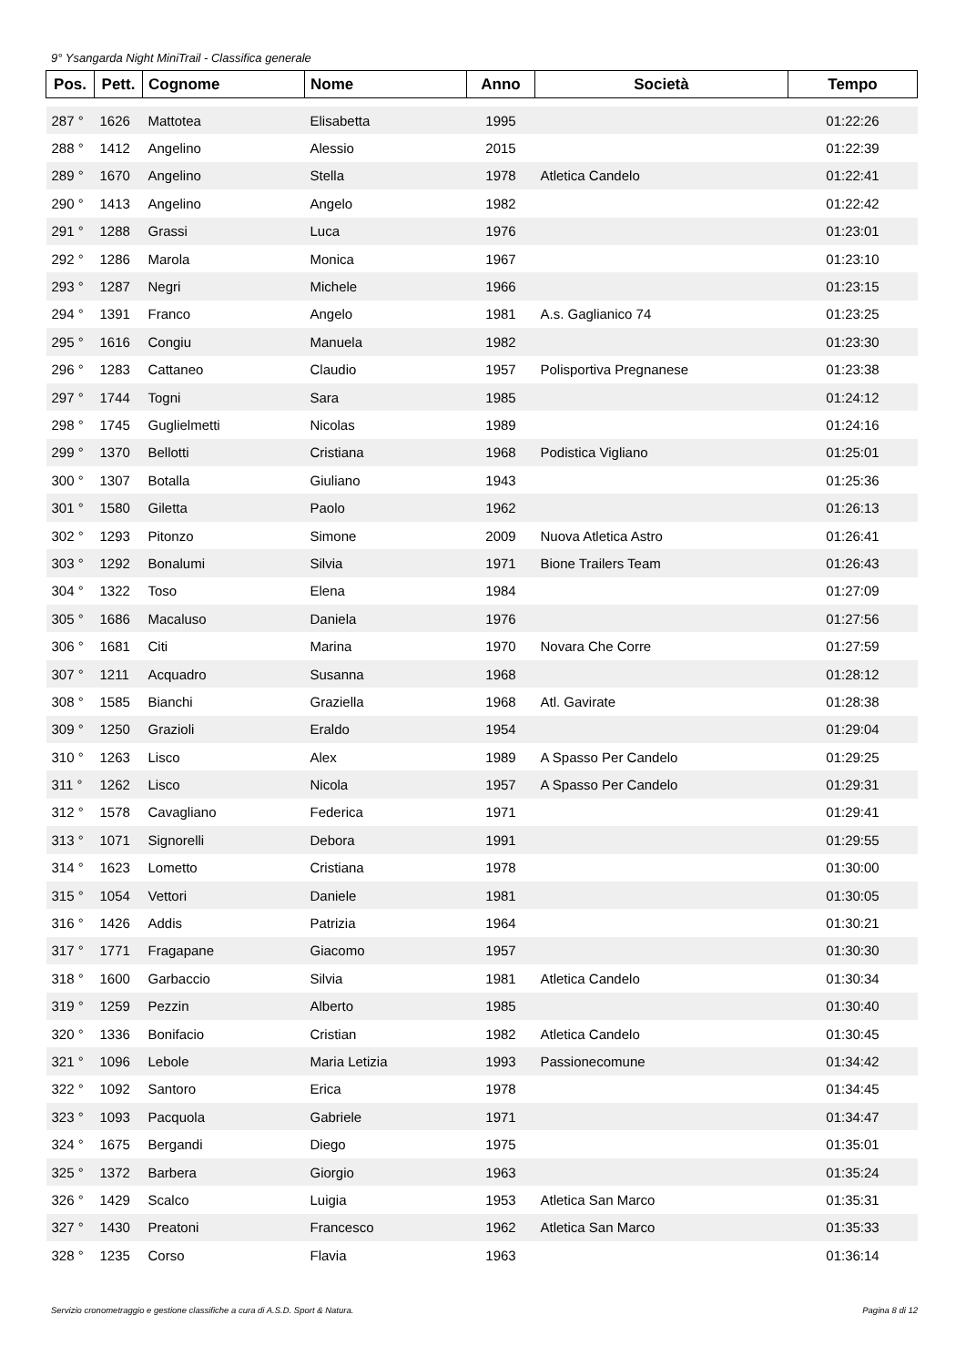9° Ysangarda Night MiniTrail - Classifica generale
| Pos. | Pett. | Cognome | Nome | Anno | Società | Tempo |
| --- | --- | --- | --- | --- | --- | --- |
| 287 ° | 1626 | Mattotea | Elisabetta | 1995 | | 01:22:26 |
| 288 ° | 1412 | Angelino | Alessio | 2015 | | 01:22:39 |
| 289 ° | 1670 | Angelino | Stella | 1978 | Atletica Candelo | 01:22:41 |
| 290 ° | 1413 | Angelino | Angelo | 1982 | | 01:22:42 |
| 291 ° | 1288 | Grassi | Luca | 1976 | | 01:23:01 |
| 292 ° | 1286 | Marola | Monica | 1967 | | 01:23:10 |
| 293 ° | 1287 | Negri | Michele | 1966 | | 01:23:15 |
| 294 ° | 1391 | Franco | Angelo | 1981 | A.s. Gaglianico 74 | 01:23:25 |
| 295 ° | 1616 | Congiu | Manuela | 1982 | | 01:23:30 |
| 296 ° | 1283 | Cattaneo | Claudio | 1957 | Polisportiva Pregnanese | 01:23:38 |
| 297 ° | 1744 | Togni | Sara | 1985 | | 01:24:12 |
| 298 ° | 1745 | Guglielmetti | Nicolas | 1989 | | 01:24:16 |
| 299 ° | 1370 | Bellotti | Cristiana | 1968 | Podistica Vigliano | 01:25:01 |
| 300 ° | 1307 | Botalla | Giuliano | 1943 | | 01:25:36 |
| 301 ° | 1580 | Giletta | Paolo | 1962 | | 01:26:13 |
| 302 ° | 1293 | Pitonzo | Simone | 2009 | Nuova Atletica Astro | 01:26:41 |
| 303 ° | 1292 | Bonalumi | Silvia | 1971 | Bione Trailers Team | 01:26:43 |
| 304 ° | 1322 | Toso | Elena | 1984 | | 01:27:09 |
| 305 ° | 1686 | Macaluso | Daniela | 1976 | | 01:27:56 |
| 306 ° | 1681 | Citi | Marina | 1970 | Novara Che Corre | 01:27:59 |
| 307 ° | 1211 | Acquadro | Susanna | 1968 | | 01:28:12 |
| 308 ° | 1585 | Bianchi | Graziella | 1968 | Atl. Gavirate | 01:28:38 |
| 309 ° | 1250 | Grazioli | Eraldo | 1954 | | 01:29:04 |
| 310 ° | 1263 | Lisco | Alex | 1989 | A Spasso Per Candelo | 01:29:25 |
| 311 ° | 1262 | Lisco | Nicola | 1957 | A Spasso Per Candelo | 01:29:31 |
| 312 ° | 1578 | Cavagliano | Federica | 1971 | | 01:29:41 |
| 313 ° | 1071 | Signorelli | Debora | 1991 | | 01:29:55 |
| 314 ° | 1623 | Lometto | Cristiana | 1978 | | 01:30:00 |
| 315 ° | 1054 | Vettori | Daniele | 1981 | | 01:30:05 |
| 316 ° | 1426 | Addis | Patrizia | 1964 | | 01:30:21 |
| 317 ° | 1771 | Fragapane | Giacomo | 1957 | | 01:30:30 |
| 318 ° | 1600 | Garbaccio | Silvia | 1981 | Atletica Candelo | 01:30:34 |
| 319 ° | 1259 | Pezzin | Alberto | 1985 | | 01:30:40 |
| 320 ° | 1336 | Bonifacio | Cristian | 1982 | Atletica Candelo | 01:30:45 |
| 321 ° | 1096 | Lebole | Maria Letizia | 1993 | Passionecomune | 01:34:42 |
| 322 ° | 1092 | Santoro | Erica | 1978 | | 01:34:45 |
| 323 ° | 1093 | Pacquola | Gabriele | 1971 | | 01:34:47 |
| 324 ° | 1675 | Bergandi | Diego | 1975 | | 01:35:01 |
| 325 ° | 1372 | Barbera | Giorgio | 1963 | | 01:35:24 |
| 326 ° | 1429 | Scalco | Luigia | 1953 | Atletica San Marco | 01:35:31 |
| 327 ° | 1430 | Preatoni | Francesco | 1962 | Atletica San Marco | 01:35:33 |
| 328 ° | 1235 | Corso | Flavia | 1963 | | 01:36:14 |
Servizio cronometraggio e gestione classifiche a cura di A.S.D. Sport & Natura. Pagina 8 di 12